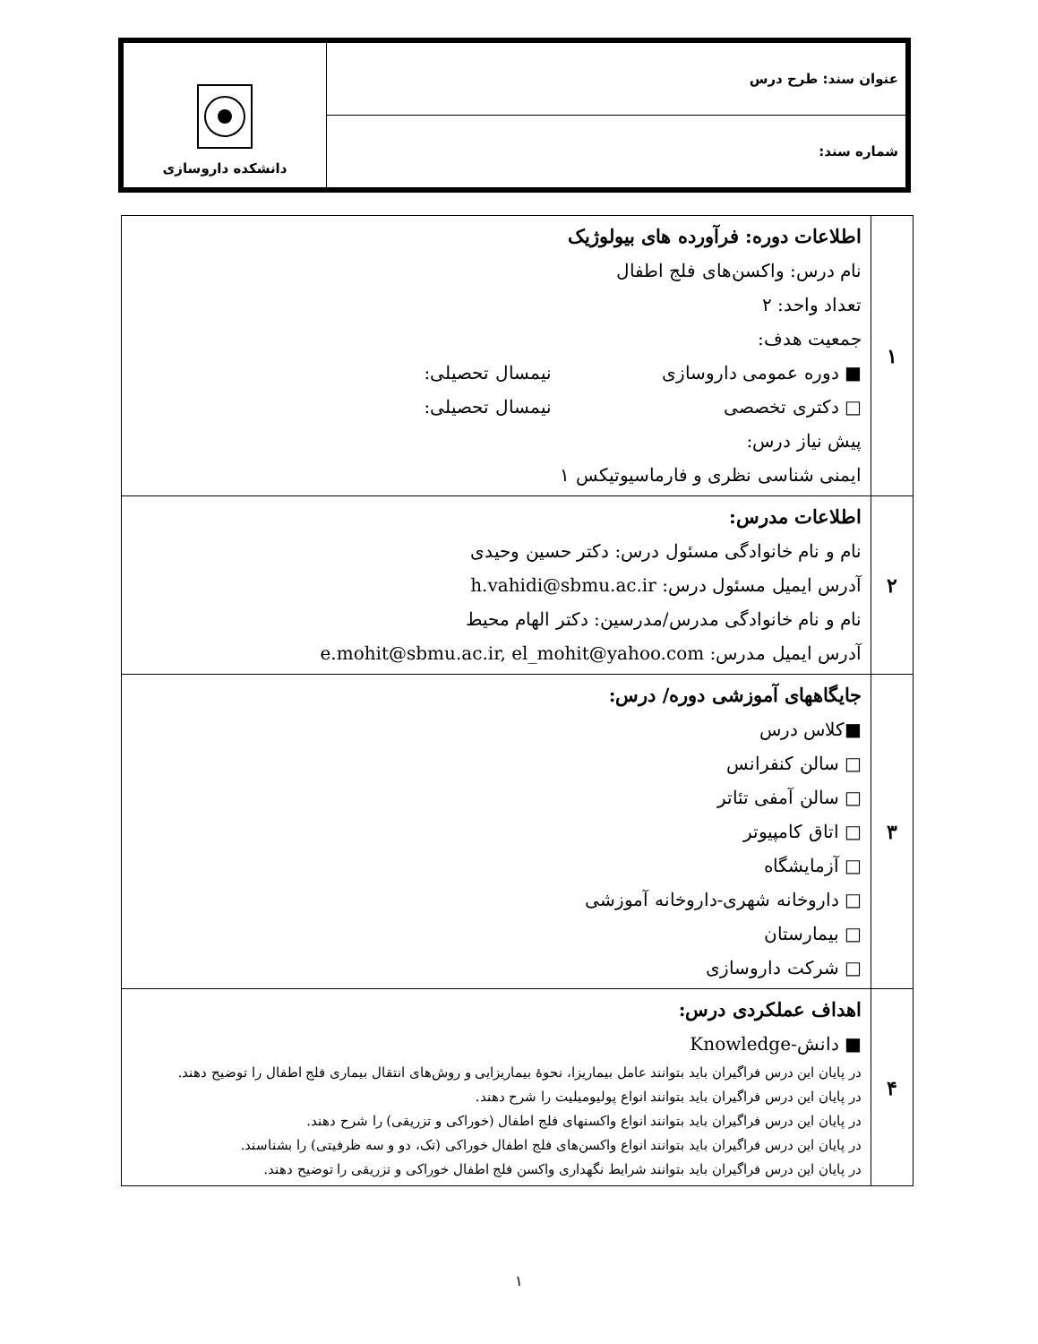| عنوان سند: طرح درس | دانشکده داروسازی |
| شماره سند: | |
| ۱ | اطلاعات دوره: فرآورده های بیولوژیک نام درس: واکسن‌های فلج اطفال تعداد واحد: ۲ جمعیت هدف: ■ دوره عمومی داروسازی نیمسال تحصیلی: □ دکتری تخصصی نیمسال تحصیلی: پیش نیاز درس: ایمنی شناسی نظری و فارماسیوتیکس ۱ |
| ۲ | اطلاعات مدرس: نام و نام خانوادگی مسئول درس: دکتر حسین وحیدی آدرس ایمیل مسئول درس: h.vahidi@sbmu.ac.ir نام و نام خانوادگی مدرس/مدرسین: دکتر الهام محیط آدرس ایمیل مدرس: e.mohit@sbmu.ac.ir, el_mohit@yahoo.com |
| ۳ | جایگاههای آموزشی دوره/ درس: ■کلاس درس □ سالن کنفرانس □ سالن آمفی تئاتر □ اتاق کامپیوتر □ آزمایشگاه □ داروخانه شهری-داروخانه آموزشی □ بیمارستان □ شرکت داروسازی |
| ۴ | اهداف عملکردی درس: ■ دانش-Knowledge در پایان این درس فراگیران باید بتوانند عامل بیماریزا، نحوهٔ بیماریزایی و روش‌های انتقال بیماری فلج اطفال را توضیح دهند. در پایان این درس فراگیران باید بتوانند انواع پولیومیلیت را شرح دهند. در پایان این درس فراگیران باید بتوانند انواع واکسنهای فلج اطفال (خوراکی و تزریقی) را شرح دهند. در پایان این درس فراگیران باید بتوانند انواع واکسن‌های فلج اطفال خوراکی (تک، دو و سه ظرفیتی) را بشناسند. در پایان این درس فراگیران باید بتوانند شرایط نگهداری واکسن فلج اطفال خوراکی و تزریقی را توضیح دهند. |
۱